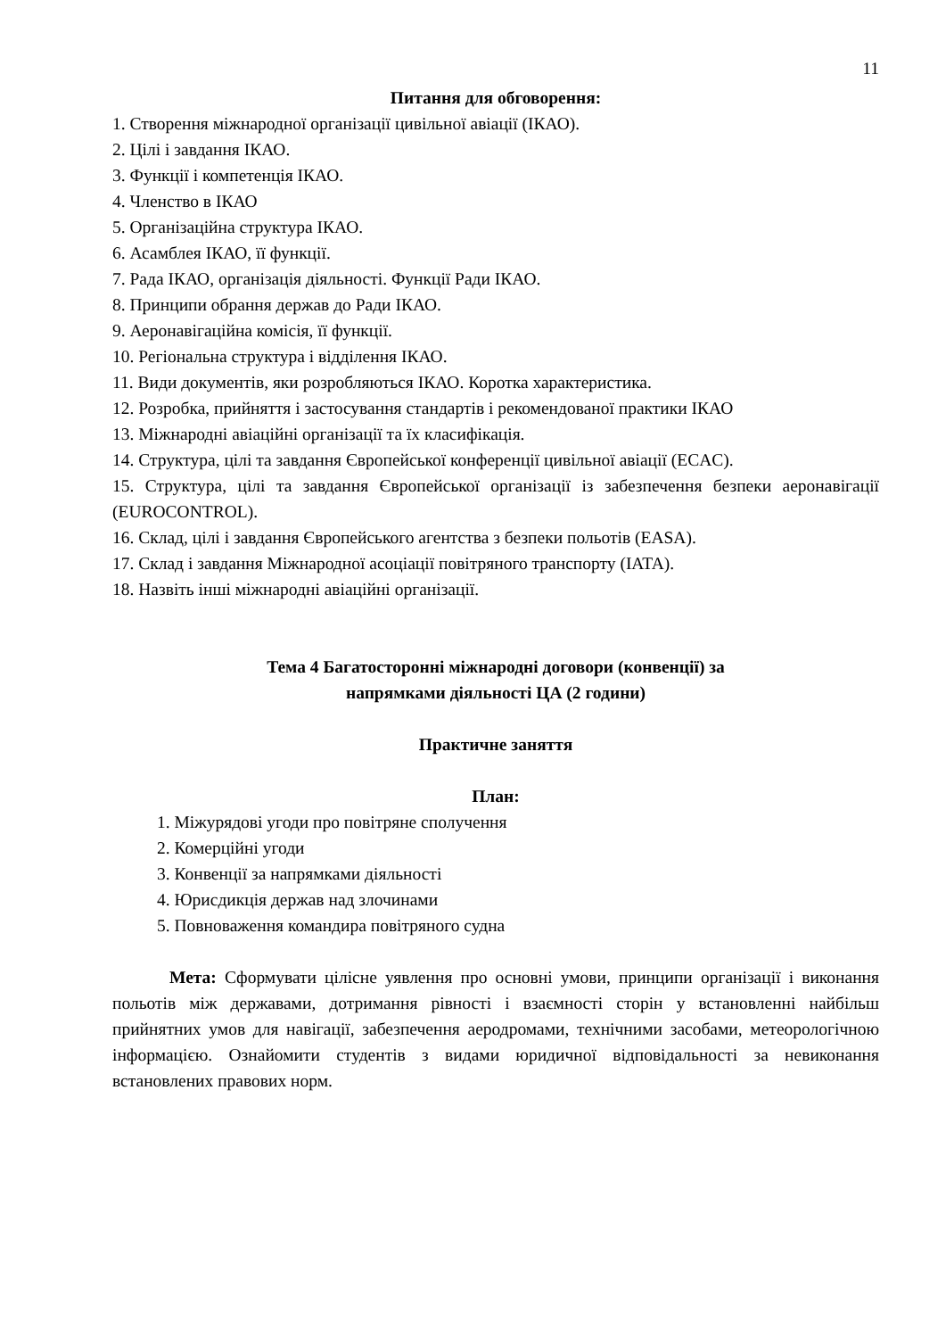11
Питання для обговорення:
1. Створення міжнародної організації цивільної авіації (ІКАО).
2. Цілі і завдання ІКАО.
3. Функції і компетенція ІКАО.
4. Членство в ІКАО
5. Організаційна структура ІКАО.
6. Асамблея ІКАО, її функції.
7. Рада ІКАО, організація діяльності. Функції Ради ІКАО.
8. Принципи обрання держав до Ради ІКАО.
9. Аеронавігаційна комісія, її функції.
10. Регіональна структура і відділення ІКАО.
11. Види документів, яки розробляються ІКАО. Коротка характеристика.
12. Розробка, прийняття і застосування стандартів і рекомендованої практики ІКАО
13. Міжнародні авіаційні організації та їх класифікація.
14. Структура, цілі та завдання Європейської конференції цивільної авіації (ECAC).
15. Структура, цілі та завдання Європейської організації із забезпечення безпеки аеронавігації (EUROCONTROL).
16. Склад, цілі і завдання Європейського агентства з безпеки польотів (EASA).
17. Склад і завдання Міжнародної асоціації повітряного транспорту (IATA).
18. Назвіть інші міжнародні авіаційні організації.
Тема 4 Багатосторонні міжнародні договори (конвенції) за
напрямками діяльності ЦА (2 години)
Практичне заняття
План:
1. Міжурядові угоди про повітряне сполучення
2. Комерційні угоди
3. Конвенції за напрямками діяльності
4. Юрисдикція держав над злочинами
5. Повноваження командира повітряного судна
Мета: Сформувати цілісне уявлення про основні умови, принципи організації і виконання польотів між державами, дотримання рівності і взаємності сторін у встановленні найбільш прийнятних умов для навігації, забезпечення аеродромами, технічними засобами, метеорологічною інформацією. Ознайомити студентів з видами юридичної відповідальності за невиконання встановлених правових норм.